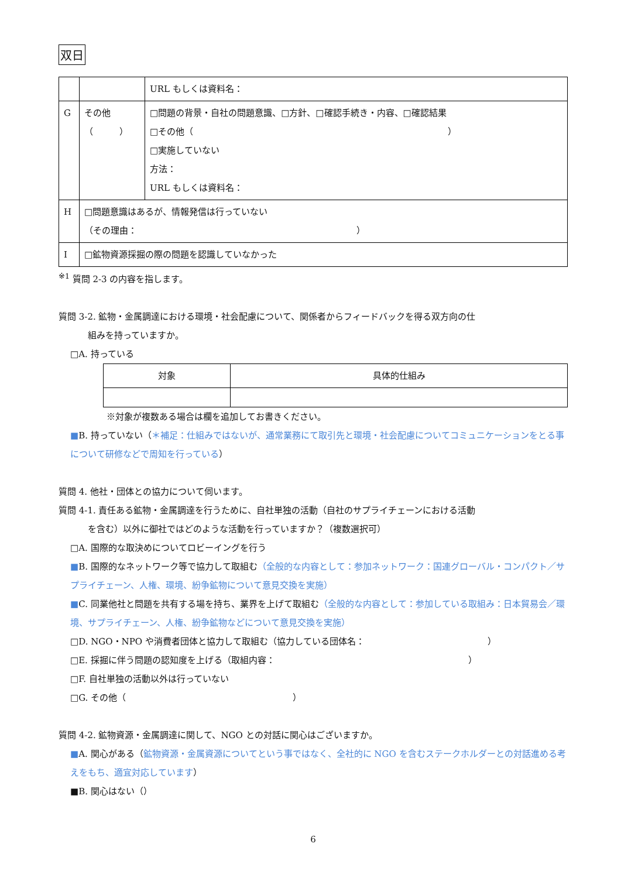双日
| | | URL もしくは資料名： |
| G | その他 （ ） | □問題の背景・自社の問題意識、□方針、□確認手続き・内容、□確認結果 □その他（ ） □実施していない 方法： URL もしくは資料名： |
| H | □問題意識はあるが、情報発信は行っていない （その理由： ） | |
| I | □鉱物資源採掘の際の問題を認識していなかった | |
<sup>※1</sup> 質問 2-3 の内容を指します。
質問 3-2. 鉱物・金属調達における環境・社会配慮について、関係者からフィードバックを得る双方向の仕
組みを持っていますか。
□A. 持っている
| 対象 | 具体的仕組み |
※対象が複数ある場合は欄を追加してお書きください。
■B. 持っていない（＊補足：仕組みではないが、通常業務にて取引先と環境・社会配慮についてコミュニケーションをとる事について研修などで周知を行っている）
質問 4. 他社・団体との協力について伺います。
質問 4-1. 責任ある鉱物・金属調達を行うために、自社単独の活動（自社のサプライチェーンにおける活動
を含む）以外に御社ではどのような活動を行っていますか？（複数選択可）
□A. 国際的な取決めについてロビーイングを行う
■B. 国際的なネットワーク等で協力して取組む（全般的な内容として：参加ネットワーク：国連グローバル・コンパクト／サプライチェーン、人権、環境、紛争鉱物について意見交換を実施）
■C. 同業他社と問題を共有する場を持ち、業界を上げて取組む（全般的な内容として：参加している取組み：日本貿易会／環境、サプライチェーン、人権、紛争鉱物などについて意見交換を実施）
□D. NGO・NPO や消費者団体と協力して取組む（協力している団体名：　　　　　　　　　　　　　　）
□E. 採掘に伴う問題の認知度を上げる（取組内容：　　　　　　　　　　　　　　　　　　　　　　）
□F. 自社単独の活動以外は行っていない
□G. その他（　　　　　　　　　　　　　　　　　　　）
質問 4-2. 鉱物資源・金属調達に関して、NGO との対話に関心はございますか。
■A. 関心がある（鉱物資源・金属資源についてという事ではなく、全社的に NGO を含むステークホルダーとの対話進める考えをもち、適宜対応しています）
■B. 関心はない（）
6